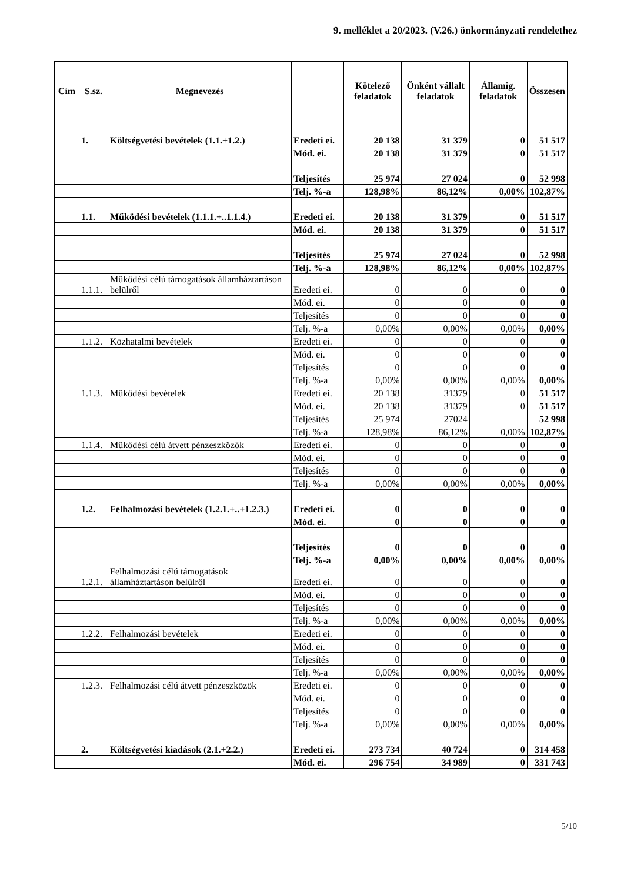9. melléklet a 20/2023. (V.26.) önkormányzati rendelethez
| Cím | S.sz. | Megnevezés | | Kötelező feladatok | Önként vállalt feladatok | Államig. feladatok | Összesen |
| --- | --- | --- | --- | --- | --- | --- | --- |
| | 1. | Költségvetési bevételek (1.1.+1.2.) | Eredeti ei. | 20 138 | 31 379 | 0 | 51 517 |
| | | | Mód. ei. | 20 138 | 31 379 | 0 | 51 517 |
| | | | Teljesítés | 25 974 | 27 024 | 0 | 52 998 |
| | | | Telj. %-a | 128,98% | 86,12% | 0,00% | 102,87% |
| | 1.1. | Működési bevételek (1.1.1.+..1.1.4.) | Eredeti ei. | 20 138 | 31 379 | 0 | 51 517 |
| | | | Mód. ei. | 20 138 | 31 379 | 0 | 51 517 |
| | | | Teljesítés | 25 974 | 27 024 | 0 | 52 998 |
| | | | Telj. %-a | 128,98% | 86,12% | 0,00% | 102,87% |
| | 1.1.1. | Működési célú támogatások államháztartáson belülről | Eredeti ei. | 0 | 0 | 0 | 0 |
| | | | Mód. ei. | 0 | 0 | 0 | 0 |
| | | | Teljesítés | 0 | 0 | 0 | 0 |
| | | | Telj. %-a | 0,00% | 0,00% | 0,00% | 0,00% |
| | 1.1.2. | Közhatalmi bevételek | Eredeti ei. | 0 | 0 | 0 | 0 |
| | | | Mód. ei. | 0 | 0 | 0 | 0 |
| | | | Teljesítés | 0 | 0 | 0 | 0 |
| | | | Telj. %-a | 0,00% | 0,00% | 0,00% | 0,00% |
| | 1.1.3. | Működési bevételek | Eredeti ei. | 20 138 | 31379 | 0 | 51 517 |
| | | | Mód. ei. | 20 138 | 31379 | 0 | 51 517 |
| | | | Teljesítés | 25 974 | 27024 | | 52 998 |
| | | | Telj. %-a | 128,98% | 86,12% | 0,00% | 102,87% |
| | 1.1.4. | Működési célú átvett pénzeszközök | Eredeti ei. | 0 | 0 | 0 | 0 |
| | | | Mód. ei. | 0 | 0 | 0 | 0 |
| | | | Teljesítés | 0 | 0 | 0 | 0 |
| | | | Telj. %-a | 0,00% | 0,00% | 0,00% | 0,00% |
| | 1.2. | Felhalmozási bevételek (1.2.1.+..+1.2.3.) | Eredeti ei. | 0 | 0 | 0 | 0 |
| | | | Mód. ei. | 0 | 0 | 0 | 0 |
| | | | Teljesítés | 0 | 0 | 0 | 0 |
| | | | Telj. %-a | 0,00% | 0,00% | 0,00% | 0,00% |
| | 1.2.1. | Felhalmozási célú támogatások államháztartáson belülről | Eredeti ei. | 0 | 0 | 0 | 0 |
| | | | Mód. ei. | 0 | 0 | 0 | 0 |
| | | | Teljesítés | 0 | 0 | 0 | 0 |
| | | | Telj. %-a | 0,00% | 0,00% | 0,00% | 0,00% |
| | 1.2.2. | Felhalmozási bevételek | Eredeti ei. | 0 | 0 | 0 | 0 |
| | | | Mód. ei. | 0 | 0 | 0 | 0 |
| | | | Teljesítés | 0 | 0 | 0 | 0 |
| | | | Telj. %-a | 0,00% | 0,00% | 0,00% | 0,00% |
| | 1.2.3. | Felhalmozási célú átvett pénzeszközök | Eredeti ei. | 0 | 0 | 0 | 0 |
| | | | Mód. ei. | 0 | 0 | 0 | 0 |
| | | | Teljesítés | 0 | 0 | 0 | 0 |
| | | | Telj. %-a | 0,00% | 0,00% | 0,00% | 0,00% |
| | 2. | Költségvetési kiadások (2.1.+2.2.) | Eredeti ei. | 273 734 | 40 724 | 0 | 314 458 |
| | | | Mód. ei. | 296 754 | 34 989 | 0 | 331 743 |
5/10